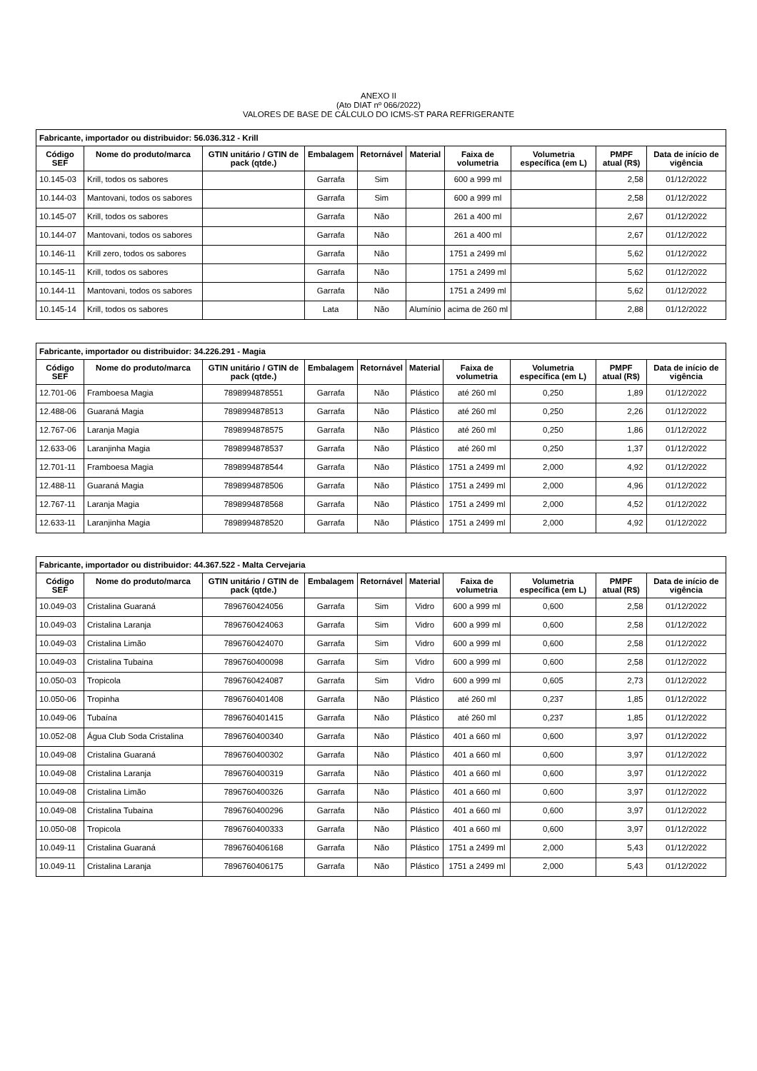ANEXO II
(Ato DIAT nº 066/2022)
VALORES DE BASE DE CÁLCULO DO ICMS-ST PARA REFRIGERANTE
| Fabricante, importador ou distribuidor: 56.036.312 - Krill | | | | | | | | | |
| --- | --- | --- | --- | --- | --- | --- | --- | --- | --- |
| Código SEF | Nome do produto/marca | GTIN unitário / GTIN de pack (qtde.) | Embalagem | Retornável | Material | Faixa de volumetria | Volumetria específica (em L) | PMPF atual (R$) | Data de início de vigência |
| 10.145-03 | Krill, todos os sabores | | Garrafa | Sim | | 600 a 999 ml | | 2,58 | 01/12/2022 |
| 10.144-03 | Mantovani, todos os sabores | | Garrafa | Sim | | 600 a 999 ml | | 2,58 | 01/12/2022 |
| 10.145-07 | Krill, todos os sabores | | Garrafa | Não | | 261 a 400 ml | | 2,67 | 01/12/2022 |
| 10.144-07 | Mantovani, todos os sabores | | Garrafa | Não | | 261 a 400 ml | | 2,67 | 01/12/2022 |
| 10.146-11 | Krill zero, todos os sabores | | Garrafa | Não | | 1751 a 2499 ml | | 5,62 | 01/12/2022 |
| 10.145-11 | Krill, todos os sabores | | Garrafa | Não | | 1751 a 2499 ml | | 5,62 | 01/12/2022 |
| 10.144-11 | Mantovani, todos os sabores | | Garrafa | Não | | 1751 a 2499 ml | | 5,62 | 01/12/2022 |
| 10.145-14 | Krill, todos os sabores | | Lata | Não | Alumínio | acima de 260 ml | | 2,88 | 01/12/2022 |
| Fabricante, importador ou distribuidor: 34.226.291 - Magia | | | | | | | | | |
| --- | --- | --- | --- | --- | --- | --- | --- | --- | --- |
| Código SEF | Nome do produto/marca | GTIN unitário / GTIN de pack (qtde.) | Embalagem | Retornável | Material | Faixa de volumetria | Volumetria específica (em L) | PMPF atual (R$) | Data de início de vigência |
| 12.701-06 | Framboesa Magia | 7898994878551 | Garrafa | Não | Plástico | até 260 ml | 0,250 | 1,89 | 01/12/2022 |
| 12.488-06 | Guaraná Magia | 7898994878513 | Garrafa | Não | Plástico | até 260 ml | 0,250 | 2,26 | 01/12/2022 |
| 12.767-06 | Laranja Magia | 7898994878575 | Garrafa | Não | Plástico | até 260 ml | 0,250 | 1,86 | 01/12/2022 |
| 12.633-06 | Laranjinha Magia | 7898994878537 | Garrafa | Não | Plástico | até 260 ml | 0,250 | 1,37 | 01/12/2022 |
| 12.701-11 | Framboesa Magia | 7898994878544 | Garrafa | Não | Plástico | 1751 a 2499 ml | 2,000 | 4,92 | 01/12/2022 |
| 12.488-11 | Guaraná Magia | 7898994878506 | Garrafa | Não | Plástico | 1751 a 2499 ml | 2,000 | 4,96 | 01/12/2022 |
| 12.767-11 | Laranja Magia | 7898994878568 | Garrafa | Não | Plástico | 1751 a 2499 ml | 2,000 | 4,52 | 01/12/2022 |
| 12.633-11 | Laranjinha Magia | 7898994878520 | Garrafa | Não | Plástico | 1751 a 2499 ml | 2,000 | 4,92 | 01/12/2022 |
| Fabricante, importador ou distribuidor: 44.367.522 - Malta Cervejaria | | | | | | | | | |
| --- | --- | --- | --- | --- | --- | --- | --- | --- | --- |
| Código SEF | Nome do produto/marca | GTIN unitário / GTIN de pack (qtde.) | Embalagem | Retornável | Material | Faixa de volumetria | Volumetria específica (em L) | PMPF atual (R$) | Data de início de vigência |
| 10.049-03 | Cristalina Guaraná | 7896760424056 | Garrafa | Sim | Vidro | 600 a 999 ml | 0,600 | 2,58 | 01/12/2022 |
| 10.049-03 | Cristalina Laranja | 7896760424063 | Garrafa | Sim | Vidro | 600 a 999 ml | 0,600 | 2,58 | 01/12/2022 |
| 10.049-03 | Cristalina Limão | 7896760424070 | Garrafa | Sim | Vidro | 600 a 999 ml | 0,600 | 2,58 | 01/12/2022 |
| 10.049-03 | Cristalina Tubaina | 7896760400098 | Garrafa | Sim | Vidro | 600 a 999 ml | 0,600 | 2,58 | 01/12/2022 |
| 10.050-03 | Tropicola | 7896760424087 | Garrafa | Sim | Vidro | 600 a 999 ml | 0,605 | 2,73 | 01/12/2022 |
| 10.050-06 | Tropinha | 7896760401408 | Garrafa | Não | Plástico | até 260 ml | 0,237 | 1,85 | 01/12/2022 |
| 10.049-06 | Tubaína | 7896760401415 | Garrafa | Não | Plástico | até 260 ml | 0,237 | 1,85 | 01/12/2022 |
| 10.052-08 | Água Club Soda Cristalina | 7896760400340 | Garrafa | Não | Plástico | 401 a 660 ml | 0,600 | 3,97 | 01/12/2022 |
| 10.049-08 | Cristalina Guaraná | 7896760400302 | Garrafa | Não | Plástico | 401 a 660 ml | 0,600 | 3,97 | 01/12/2022 |
| 10.049-08 | Cristalina Laranja | 7896760400319 | Garrafa | Não | Plástico | 401 a 660 ml | 0,600 | 3,97 | 01/12/2022 |
| 10.049-08 | Cristalina Limão | 7896760400326 | Garrafa | Não | Plástico | 401 a 660 ml | 0,600 | 3,97 | 01/12/2022 |
| 10.049-08 | Cristalina Tubaina | 7896760400296 | Garrafa | Não | Plástico | 401 a 660 ml | 0,600 | 3,97 | 01/12/2022 |
| 10.050-08 | Tropicola | 7896760400333 | Garrafa | Não | Plástico | 401 a 660 ml | 0,600 | 3,97 | 01/12/2022 |
| 10.049-11 | Cristalina Guaraná | 7896760406168 | Garrafa | Não | Plástico | 1751 a 2499 ml | 2,000 | 5,43 | 01/12/2022 |
| 10.049-11 | Cristalina Laranja | 7896760406175 | Garrafa | Não | Plástico | 1751 a 2499 ml | 2,000 | 5,43 | 01/12/2022 |